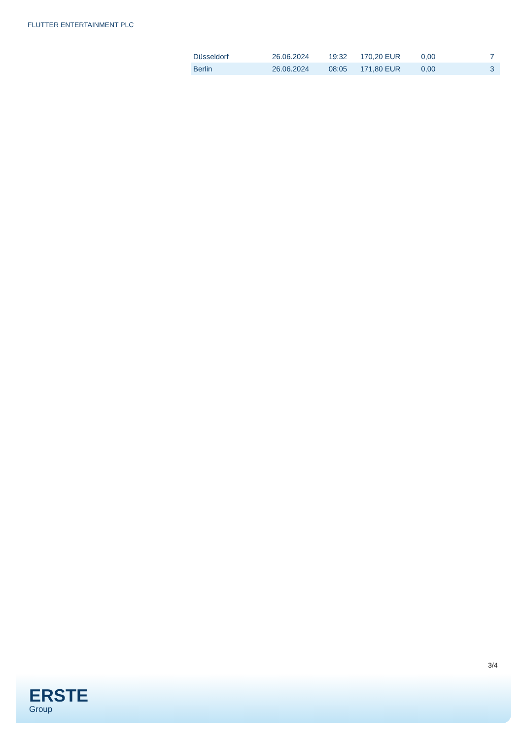FLUTTER ENTERTAINMENT PLC
| Düsseldorf | 26.06.2024 | 19:32 | 170,20 EUR | 0,00 | 7 |
| Berlin | 26.06.2024 | 08:05 | 171,80 EUR | 0,00 | 3 |
3/4
ERSTE
Group